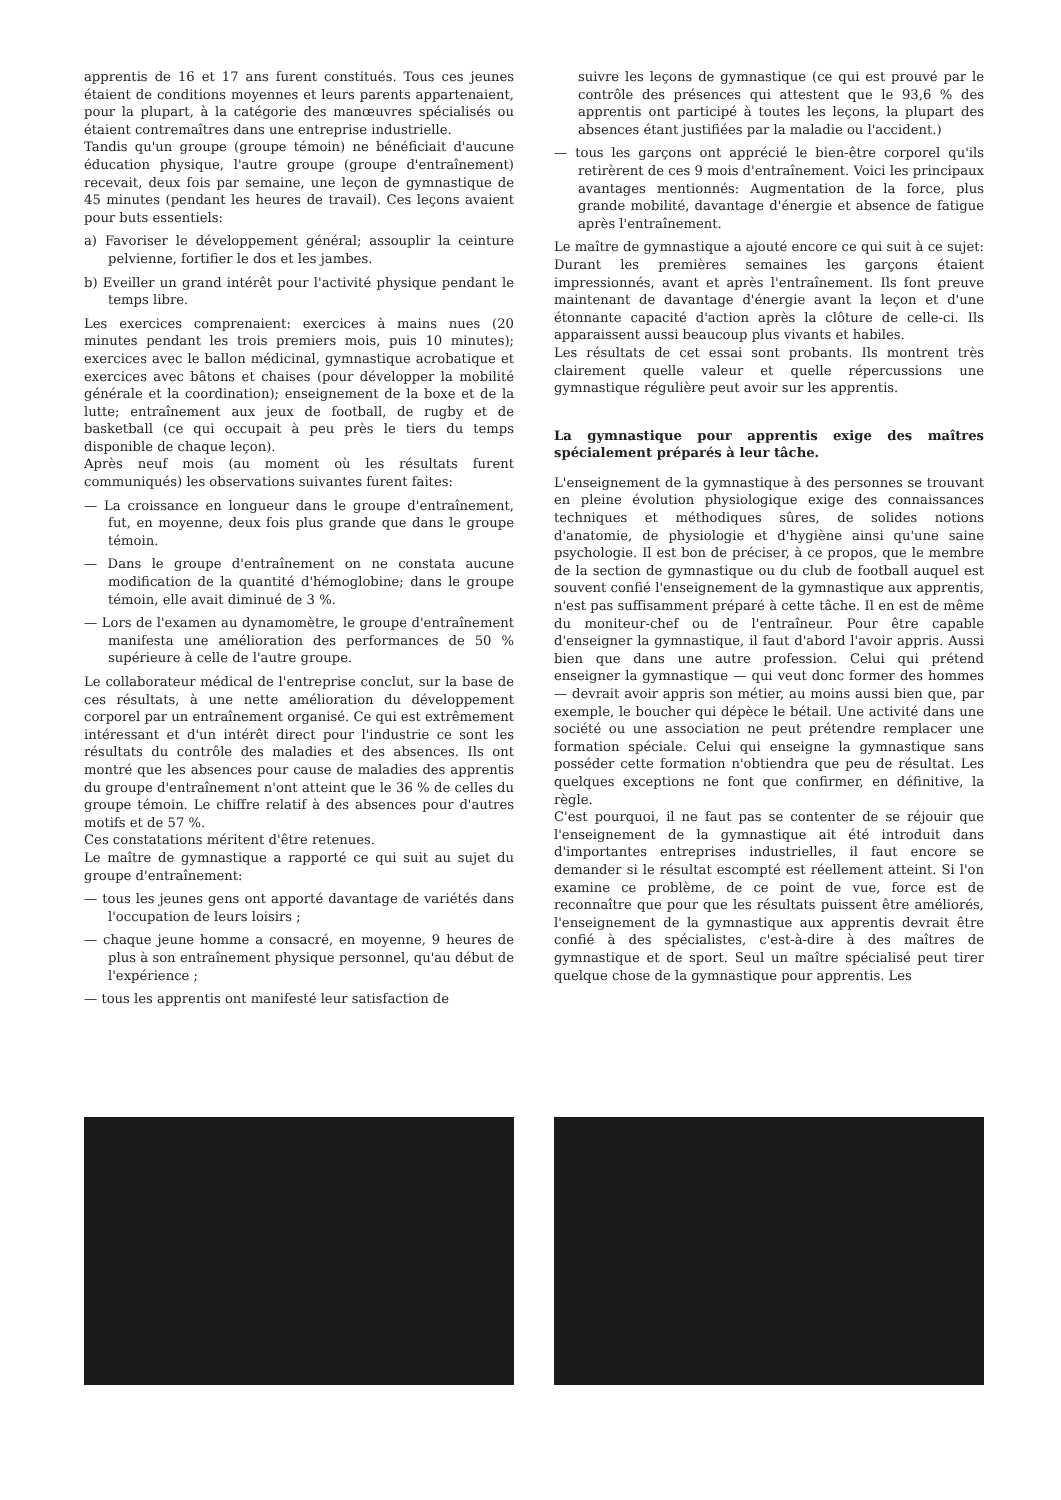apprentis de 16 et 17 ans furent constitués. Tous ces jeunes étaient de conditions moyennes et leurs parents appartenaient, pour la plupart, à la catégorie des manœuvres spécialisés ou étaient contremaîtres dans une entreprise industrielle.
Tandis qu'un groupe (groupe témoin) ne bénéficiait d'aucune éducation physique, l'autre groupe (groupe d'entraînement) recevait, deux fois par semaine, une leçon de gymnastique de 45 minutes (pendant les heures de travail). Ces leçons avaient pour buts essentiels:
a) Favoriser le développement général; assouplir la ceinture pelvienne, fortifier le dos et les jambes.
b) Eveiller un grand intérêt pour l'activité physique pendant le temps libre.
Les exercices comprenaient: exercices à mains nues (20 minutes pendant les trois premiers mois, puis 10 minutes); exercices avec le ballon médicinal, gymnastique acrobatique et exercices avec bâtons et chaises (pour développer la mobilité générale et la coordination); enseignement de la boxe et de la lutte; entraînement aux jeux de football, de rugby et de basketball (ce qui occupait à peu près le tiers du temps disponible de chaque leçon).
Après neuf mois (au moment où les résultats furent communiqués) les observations suivantes furent faites:
— La croissance en longueur dans le groupe d'entraînement, fut, en moyenne, deux fois plus grande que dans le groupe témoin.
— Dans le groupe d'entraînement on ne constata aucune modification de la quantité d'hémoglobine; dans le groupe témoin, elle avait diminué de 3 %.
— Lors de l'examen au dynamomètre, le groupe d'entraînement manifesta une amélioration des performances de 50 % supérieure à celle de l'autre groupe.
Le collaborateur médical de l'entreprise conclut, sur la base de ces résultats, à une nette amélioration du développement corporel par un entraînement organisé. Ce qui est extrêmement intéressant et d'un intérêt direct pour l'industrie ce sont les résultats du contrôle des maladies et des absences. Ils ont montré que les absences pour cause de maladies des apprentis du groupe d'entraînement n'ont atteint que le 36 % de celles du groupe témoin. Le chiffre relatif à des absences pour d'autres motifs et de 57 %.
Ces constatations méritent d'être retenues.
Le maître de gymnastique a rapporté ce qui suit au sujet du groupe d'entraînement:
— tous les jeunes gens ont apporté davantage de variétés dans l'occupation de leurs loisirs ;
— chaque jeune homme a consacré, en moyenne, 9 heures de plus à son entraînement physique personnel, qu'au début de l'expérience ;
— tous les apprentis ont manifesté leur satisfaction de
suivre les leçons de gymnastique (ce qui est prouvé par le contrôle des présences qui attestent que le 93,6 % des apprentis ont participé à toutes les leçons, la plupart des absences étant justifiées par la maladie ou l'accident.)
— tous les garçons ont apprécié le bien-être corporel qu'ils retirèrent de ces 9 mois d'entraînement. Voici les principaux avantages mentionnés: Augmentation de la force, plus grande mobilité, davantage d'énergie et absence de fatigue après l'entraînement.
Le maître de gymnastique a ajouté encore ce qui suit à ce sujet: Durant les premières semaines les garçons étaient impressionnés, avant et après l'entraînement. Ils font preuve maintenant de davantage d'énergie avant la leçon et d'une étonnante capacité d'action après la clôture de celle-ci. Ils apparaissent aussi beaucoup plus vivants et habiles.
Les résultats de cet essai sont probants. Ils montrent très clairement quelle valeur et quelle répercussions une gymnastique régulière peut avoir sur les apprentis.
La gymnastique pour apprentis exige des maîtres spécialement préparés à leur tâche.
L'enseignement de la gymnastique à des personnes se trouvant en pleine évolution physiologique exige des connaissances techniques et méthodiques sûres, de solides notions d'anatomie, de physiologie et d'hygiène ainsi qu'une saine psychologie. Il est bon de préciser, à ce propos, que le membre de la section de gymnastique ou du club de football auquel est souvent confié l'enseignement de la gymnastique aux apprentis, n'est pas suffisamment préparé à cette tâche. Il en est de même du moniteur-chef ou de l'entraîneur. Pour être capable d'enseigner la gymnastique, il faut d'abord l'avoir appris. Aussi bien que dans une autre profession. Celui qui prétend enseigner la gymnastique — qui veut donc former des hommes — devrait avoir appris son métier, au moins aussi bien que, par exemple, le boucher qui dépèce le bétail. Une activité dans une société ou une association ne peut prétendre remplacer une formation spéciale. Celui qui enseigne la gymnastique sans posséder cette formation n'obtiendra que peu de résultat. Les quelques exceptions ne font que confirmer, en définitive, la règle.
C'est pourquoi, il ne faut pas se contenter de se réjouir que l'enseignement de la gymnastique ait été introduit dans d'importantes entreprises industrielles, il faut encore se demander si le résultat escompté est réellement atteint. Si l'on examine ce problème, de ce point de vue, force est de reconnaître que pour que les résultats puissent être améliorés, l'enseignement de la gymnastique aux apprentis devrait être confié à des spécialistes, c'est-à-dire à des maîtres de gymnastique et de sport. Seul un maître spécialisé peut tirer quelque chose de la gymnastique pour apprentis. Les